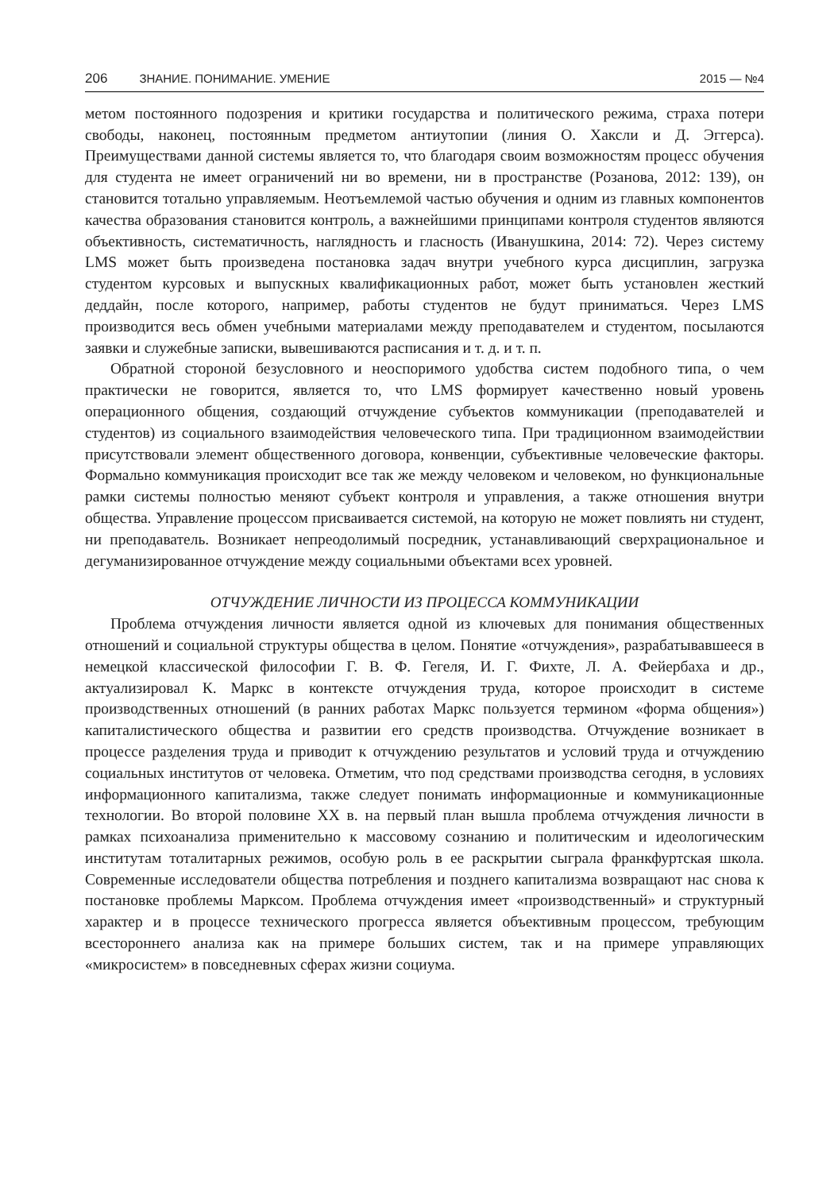206 ЗНАНИЕ. ПОНИМАНИЕ. УМЕНИЕ 2015 — №4
метом постоянного подозрения и критики государства и политического режима, страха потери свободы, наконец, постоянным предметом антиутопии (линия О. Хаксли и Д. Эггерса). Преимуществами данной системы является то, что благодаря своим возможностям процесс обучения для студента не имеет ограничений ни во времени, ни в пространстве (Розанова, 2012: 139), он становится тотально управляемым. Неотъемлемой частью обучения и одним из главных компонентов качества образования становится контроль, а важнейшими принципами контроля студентов являются объективность, систематичность, наглядность и гласность (Иванушкина, 2014: 72). Через систему LMS может быть произведена постановка задач внутри учебного курса дисциплин, загрузка студентом курсовых и выпускных квалификационных работ, может быть установлен жесткий деддайн, после которого, например, работы студентов не будут приниматься. Через LMS производится весь обмен учебными материалами между преподавателем и студентом, посылаются заявки и служебные записки, вывешиваются расписания и т. д. и т. п.
Обратной стороной безусловного и неоспоримого удобства систем подобного типа, о чем практически не говорится, является то, что LMS формирует качественно новый уровень операционного общения, создающий отчуждение субъектов коммуникации (преподавателей и студентов) из социального взаимодействия человеческого типа. При традиционном взаимодействии присутствовали элемент общественного договора, конвенции, субъективные человеческие факторы. Формально коммуникация происходит все так же между человеком и человеком, но функциональные рамки системы полностью меняют субъект контроля и управления, а также отношения внутри общества. Управление процессом присваивается системой, на которую не может повлиять ни студент, ни преподаватель. Возникает непреодолимый посредник, устанавливающий сверхрациональное и дегуманизированное отчуждение между социальными объектами всех уровней.
ОТЧУЖДЕНИЕ ЛИЧНОСТИ ИЗ ПРОЦЕССА КОММУНИКАЦИИ
Проблема отчуждения личности является одной из ключевых для понимания общественных отношений и социальной структуры общества в целом. Понятие «отчуждения», разрабатывавшееся в немецкой классической философии Г. В. Ф. Гегеля, И. Г. Фихте, Л. А. Фейербаха и др., актуализировал К. Маркс в контексте отчуждения труда, которое происходит в системе производственных отношений (в ранних работах Маркс пользуется термином «форма общения») капиталистического общества и развитии его средств производства. Отчуждение возникает в процессе разделения труда и приводит к отчуждению результатов и условий труда и отчуждению социальных институтов от человека. Отметим, что под средствами производства сегодня, в условиях информационного капитализма, также следует понимать информационные и коммуникационные технологии. Во второй половине XX в. на первый план вышла проблема отчуждения личности в рамках психоанализа применительно к массовому сознанию и политическим и идеологическим институтам тоталитарных режимов, особую роль в ее раскрытии сыграла франкфуртская школа. Современные исследователи общества потребления и позднего капитализма возвращают нас снова к постановке проблемы Марксом. Проблема отчуждения имеет «производственный» и структурный характер и в процессе технического прогресса является объективным процессом, требующим всестороннего анализа как на примере больших систем, так и на примере управляющих «микросистем» в повседневных сферах жизни социума.